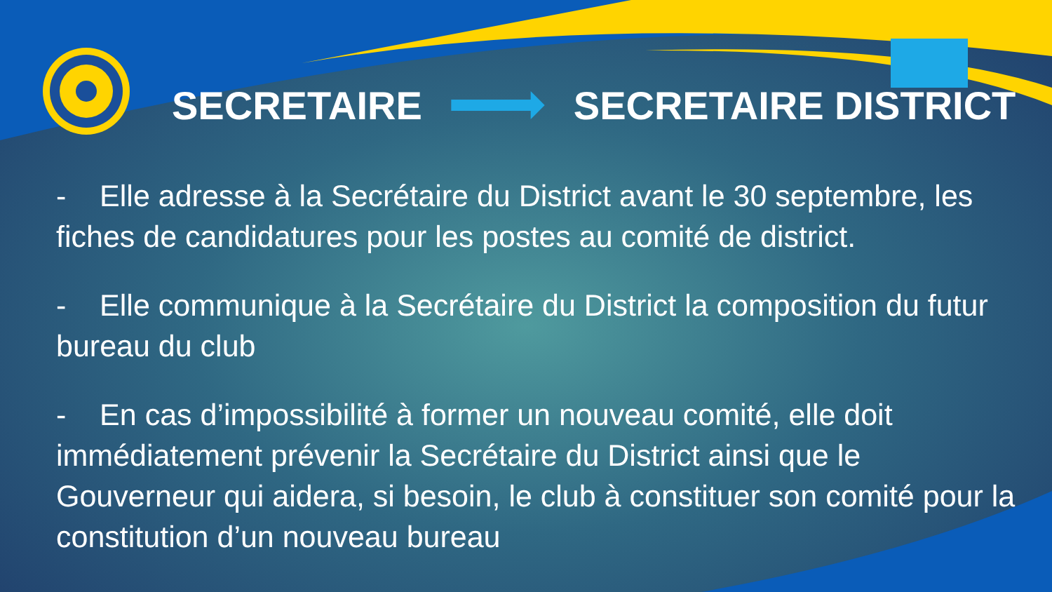SECRETAIRE SECRETAIRE DISTRICT
- Elle adresse à la Secrétaire du District avant le 30 septembre, les fiches de candidatures pour les postes au comité de district.
- Elle communique à la Secrétaire du District la composition du futur bureau du club
- En cas d’impossibilité à former un nouveau comité, elle doit immédiatement prévenir la Secrétaire du District ainsi que le Gouverneur qui aidera, si besoin, le club à constituer son comité pour la constitution d’un nouveau bureau